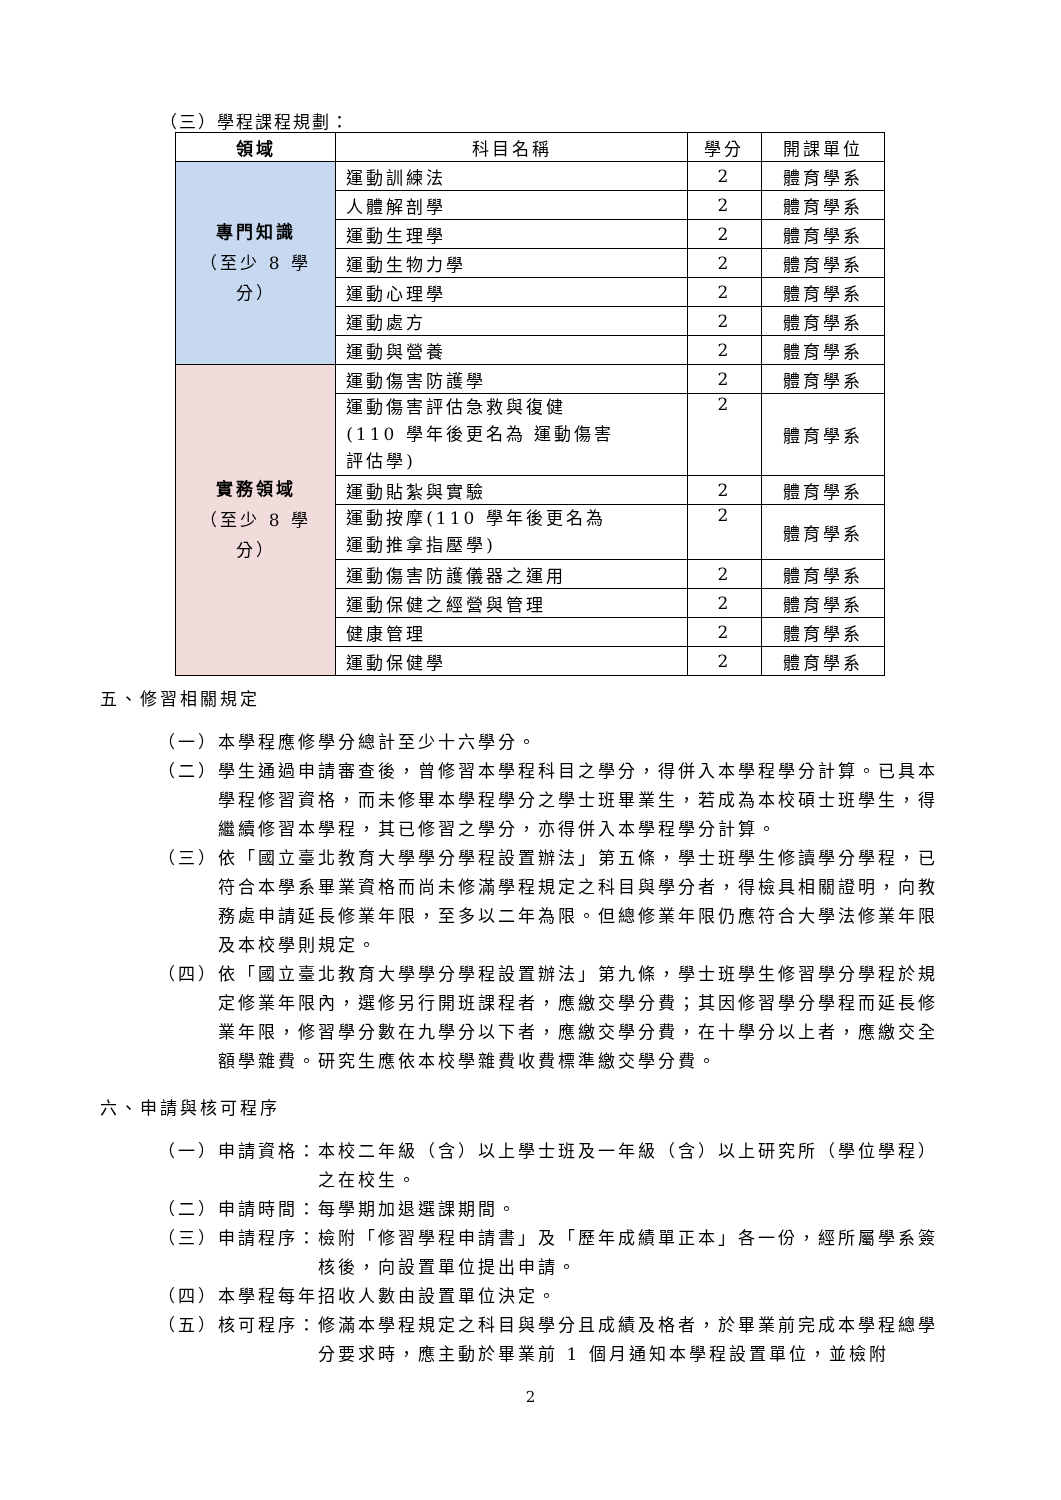（三）學程課程規劃：
| 領域 | 科目名稱 | 學分 | 開課單位 |
| --- | --- | --- | --- |
| 專門知識 （至少 8 學 分） | 運動訓練法 | 2 | 體育學系 |
| | 人體解剖學 | 2 | 體育學系 |
| | 運動生理學 | 2 | 體育學系 |
| | 運動生物力學 | 2 | 體育學系 |
| | 運動心理學 | 2 | 體育學系 |
| | 運動處方 | 2 | 體育學系 |
| | 運動與營養 | 2 | 體育學系 |
| 實務領域 （至少 8 學 分） | 運動傷害防護學 | 2 | 體育學系 |
| | 運動傷害評估急救與復健 (110 學年後更名為 運動傷害 評估學) | 2 | 體育學系 |
| | 運動貼紮與實驗 | 2 | 體育學系 |
| | 運動按摩(110 學年後更名為 運動推拿指壓學) | 2 | 體育學系 |
| | 運動傷害防護儀器之運用 | 2 | 體育學系 |
| | 運動保健之經營與管理 | 2 | 體育學系 |
| | 健康管理 | 2 | 體育學系 |
| | 運動保健學 | 2 | 體育學系 |
五、修習相關規定
（一）本學程應修學分總計至少十六學分。
（二）學生通過申請審查後，曾修習本學程科目之學分，得併入本學程學分計算。已具本學程修習資格，而未修畢本學程學分之學士班畢業生，若成為本校碩士班學生，得繼續修習本學程，其已修習之學分，亦得併入本學程學分計算。
（三）依「國立臺北教育大學學分學程設置辦法」第五條，學士班學生修讀學分學程，已符合本學系畢業資格而尚未修滿學程規定之科目與學分者，得檢具相關證明，向教務處申請延長修業年限，至多以二年為限。但總修業年限仍應符合大學法修業年限及本校學則規定。
（四）依「國立臺北教育大學學分學程設置辦法」第九條，學士班學生修習學分學程於規定修業年限內，選修另行開班課程者，應繳交學分費；其因修習學分學程而延長修業年限，修習學分數在九學分以下者，應繳交學分費，在十學分以上者，應繳交全額學雜費。研究生應依本校學雜費收費標準繳交學分費。
六、申請與核可程序
（一）申請資格：本校二年級（含）以上學士班及一年級（含）以上研究所（學位學程）之在校生。
（二）申請時間：每學期加退選課期間。
（三）申請程序：檢附「修習學程申請書」及「歷年成績單正本」各一份，經所屬學系簽核後，向設置單位提出申請。
（四）本學程每年招收人數由設置單位決定。
（五）核可程序：修滿本學程規定之科目與學分且成績及格者，於畢業前完成本學程總學分要求時，應主動於畢業前 1 個月通知本學程設置單位，並檢附
2